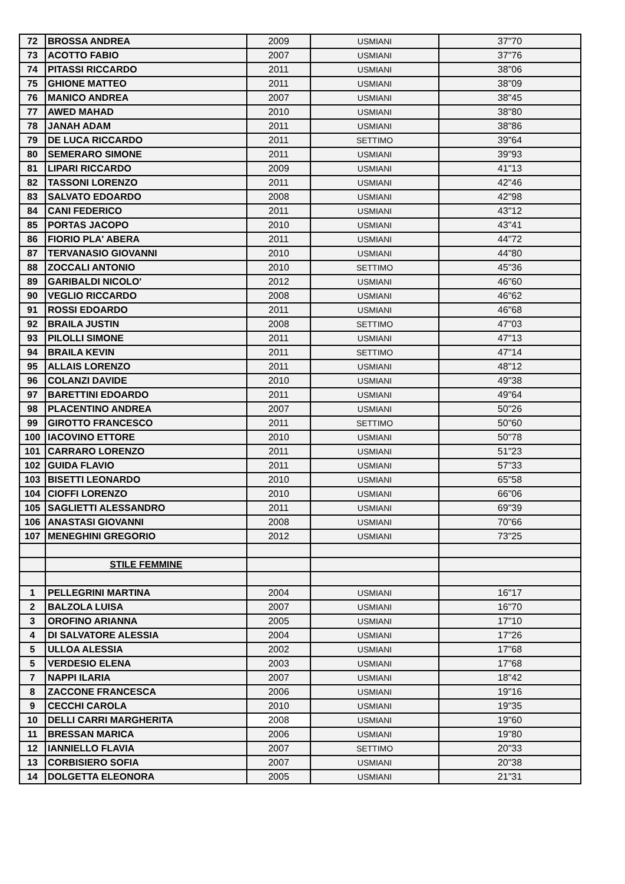| 72 | BROSSA ANDREA | 2009 | USMIANI | 37"70 |
| 73 | ACOTTO FABIO | 2007 | USMIANI | 37"76 |
| 74 | PITASSI RICCARDO | 2011 | USMIANI | 38"06 |
| 75 | GHIONE MATTEO | 2011 | USMIANI | 38"09 |
| 76 | MANICO ANDREA | 2007 | USMIANI | 38"45 |
| 77 | AWED MAHAD | 2010 | USMIANI | 38"80 |
| 78 | JANAH ADAM | 2011 | USMIANI | 38"86 |
| 79 | DE LUCA RICCARDO | 2011 | SETTIMO | 39"64 |
| 80 | SEMERARO SIMONE | 2011 | USMIANI | 39"93 |
| 81 | LIPARI RICCARDO | 2009 | USMIANI | 41"13 |
| 82 | TASSONI LORENZO | 2011 | USMIANI | 42"46 |
| 83 | SALVATO EDOARDO | 2008 | USMIANI | 42"98 |
| 84 | CANI FEDERICO | 2011 | USMIANI | 43"12 |
| 85 | PORTAS JACOPO | 2010 | USMIANI | 43"41 |
| 86 | FIORIO PLA' ABERA | 2011 | USMIANI | 44"72 |
| 87 | TERVANASIO GIOVANNI | 2010 | USMIANI | 44"80 |
| 88 | ZOCCALI ANTONIO | 2010 | SETTIMO | 45"36 |
| 89 | GARIBALDI NICOLO' | 2012 | USMIANI | 46"60 |
| 90 | VEGLIO RICCARDO | 2008 | USMIANI | 46"62 |
| 91 | ROSSI EDOARDO | 2011 | USMIANI | 46"68 |
| 92 | BRAILA JUSTIN | 2008 | SETTIMO | 47"03 |
| 93 | PILOLLI SIMONE | 2011 | USMIANI | 47"13 |
| 94 | BRAILA KEVIN | 2011 | SETTIMO | 47"14 |
| 95 | ALLAIS LORENZO | 2011 | USMIANI | 48"12 |
| 96 | COLANZI DAVIDE | 2010 | USMIANI | 49"38 |
| 97 | BARETTINI EDOARDO | 2011 | USMIANI | 49"64 |
| 98 | PLACENTINO ANDREA | 2007 | USMIANI | 50"26 |
| 99 | GIROTTO FRANCESCO | 2011 | SETTIMO | 50"60 |
| 100 | IACOVINO ETTORE | 2010 | USMIANI | 50"78 |
| 101 | CARRARO LORENZO | 2011 | USMIANI | 51"23 |
| 102 | GUIDA FLAVIO | 2011 | USMIANI | 57"33 |
| 103 | BISETTI LEONARDO | 2010 | USMIANI | 65"58 |
| 104 | CIOFFI LORENZO | 2010 | USMIANI | 66"06 |
| 105 | SAGLIETTI ALESSANDRO | 2011 | USMIANI | 69"39 |
| 106 | ANASTASI GIOVANNI | 2008 | USMIANI | 70"66 |
| 107 | MENEGHINI GREGORIO | 2012 | USMIANI | 73"25 |
| | STILE FEMMINE | | | |
| 1 | PELLEGRINI MARTINA | 2004 | USMIANI | 16"17 |
| 2 | BALZOLA LUISA | 2007 | USMIANI | 16"70 |
| 3 | OROFINO ARIANNA | 2005 | USMIANI | 17"10 |
| 4 | DI SALVATORE ALESSIA | 2004 | USMIANI | 17"26 |
| 5 | ULLOA ALESSIA | 2002 | USMIANI | 17"68 |
| 5 | VERDESIO ELENA | 2003 | USMIANI | 17"68 |
| 7 | NAPPI ILARIA | 2007 | USMIANI | 18"42 |
| 8 | ZACCONE FRANCESCA | 2006 | USMIANI | 19"16 |
| 9 | CECCHI CAROLA | 2010 | USMIANI | 19"35 |
| 10 | DELLI CARRI MARGHERITA | 2008 | USMIANI | 19"60 |
| 11 | BRESSAN MARICA | 2006 | USMIANI | 19"80 |
| 12 | IANNIELLO FLAVIA | 2007 | SETTIMO | 20"33 |
| 13 | CORBISIERO SOFIA | 2007 | USMIANI | 20"38 |
| 14 | DOLGETTA ELEONORA | 2005 | USMIANI | 21"31 |